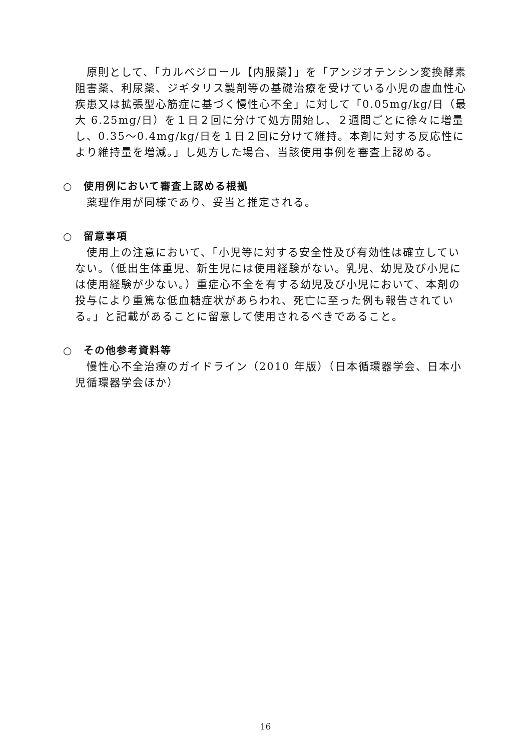原則として、「カルベジロール【内服薬】」を「アンジオテンシン変換酵素阻害薬、利尿薬、ジギタリス製剤等の基礎治療を受けている小児の虚血性心疾患又は拡張型心筋症に基づく慢性心不全」に対して「0.05mg/kg/日（最大 6.25mg/日）を１日２回に分けて処方開始し、２週間ごとに徐々に増量し、0.35～0.4mg/kg/日を１日２回に分けて維持。本剤に対する反応性により維持量を増減。」し処方した場合、当該使用事例を審査上認める。
○　使用例において審査上認める根拠
薬理作用が同様であり、妥当と推定される。
○　留意事項
使用上の注意において、「小児等に対する安全性及び有効性は確立していない。（低出生体重児、新生児には使用経験がない。乳児、幼児及び小児には使用経験が少ない。）重症心不全を有する幼児及び小児において、本剤の投与により重篤な低血糖症状があらわれ、死亡に至った例も報告されている。」と記載があることに留意して使用されるべきであること。
○　その他参考資料等
慢性心不全治療のガイドライン（2010 年版）（日本循環器学会、日本小児循環器学会ほか）
16